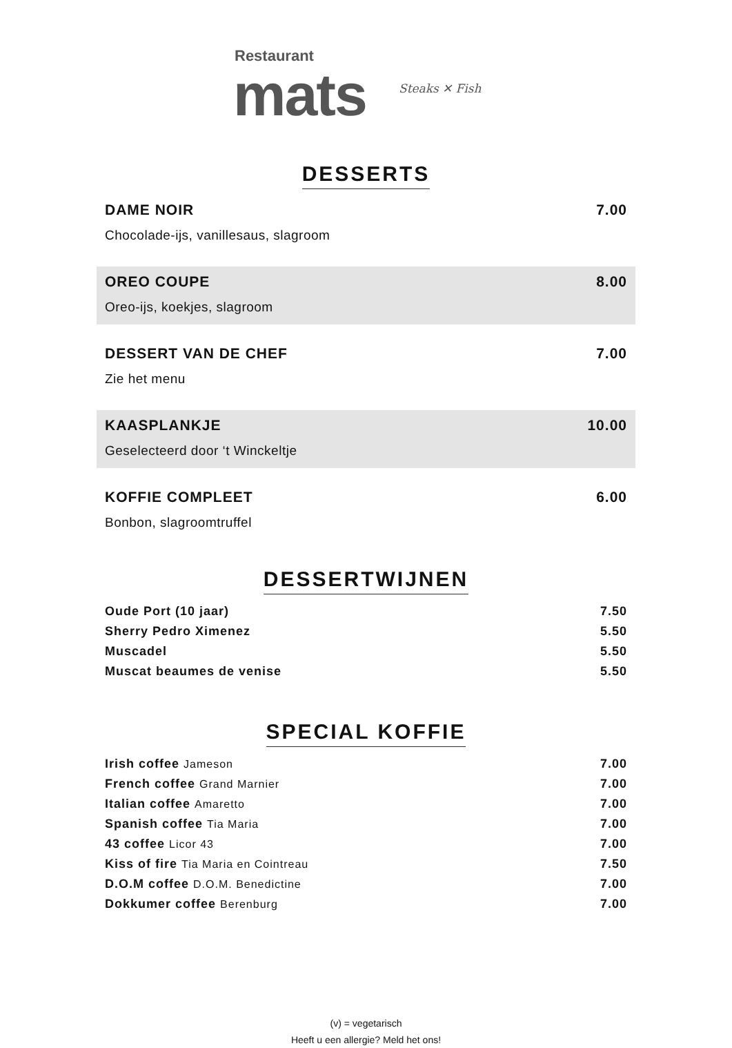Restaurant
mats Steaks ✕ Fish
DESSERTS
DAME NOIR 7.00
Chocolade-ijs, vanillesaus, slagroom
OREO COUPE 8.00
Oreo-ijs, koekjes, slagroom
DESSERT VAN DE CHEF 7.00
Zie het menu
KAASPLANKJE 10.00
Geselecteerd door ‘t Winckeltje
KOFFIE COMPLEET 6.00
Bonbon, slagroomtruffel
DESSERTWIJNEN
Oude Port (10 jaar) 7.50
Sherry Pedro Ximenez 5.50
Muscadel 5.50
Muscat beaumes de venise 5.50
SPECIAL KOFFIE
Irish coffee Jameson 7.00
French coffee Grand Marnier 7.00
Italian coffee Amaretto 7.00
Spanish coffee Tia Maria 7.00
43 coffee Licor 43 7.00
Kiss of fire Tia Maria en Cointreau 7.50
D.O.M coffee D.O.M. Benedictine 7.00
Dokkumer coffee Berenburg 7.00
(v) = vegetarisch
Heeft u een allergie? Meld het ons!